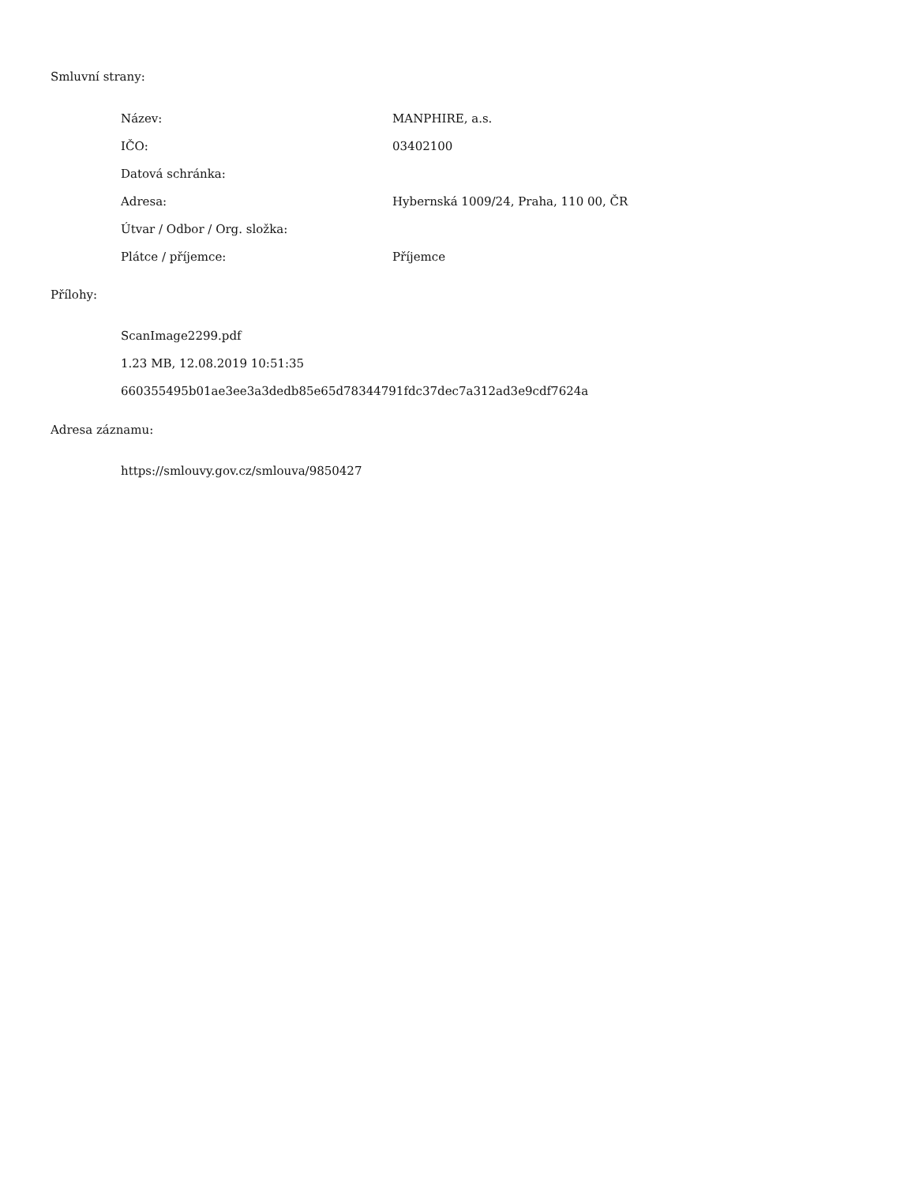Smluvní strany:
| Název: | MANPHIRE, a.s. |
| IČO: | 03402100 |
| Datová schránka: | |
| Adresa: | Hybernská 1009/24, Praha, 110 00, ČR |
| Útvar / Odbor / Org. složka: | |
| Plátce / příjemce: | Příjemce |
Přílohy:
ScanImage2299.pdf
1.23 MB, 12.08.2019 10:51:35
660355495b01ae3ee3a3dedb85e65d78344791fdc37dec7a312ad3e9cdf7624a
Adresa záznamu:
https://smlouvy.gov.cz/smlouva/9850427